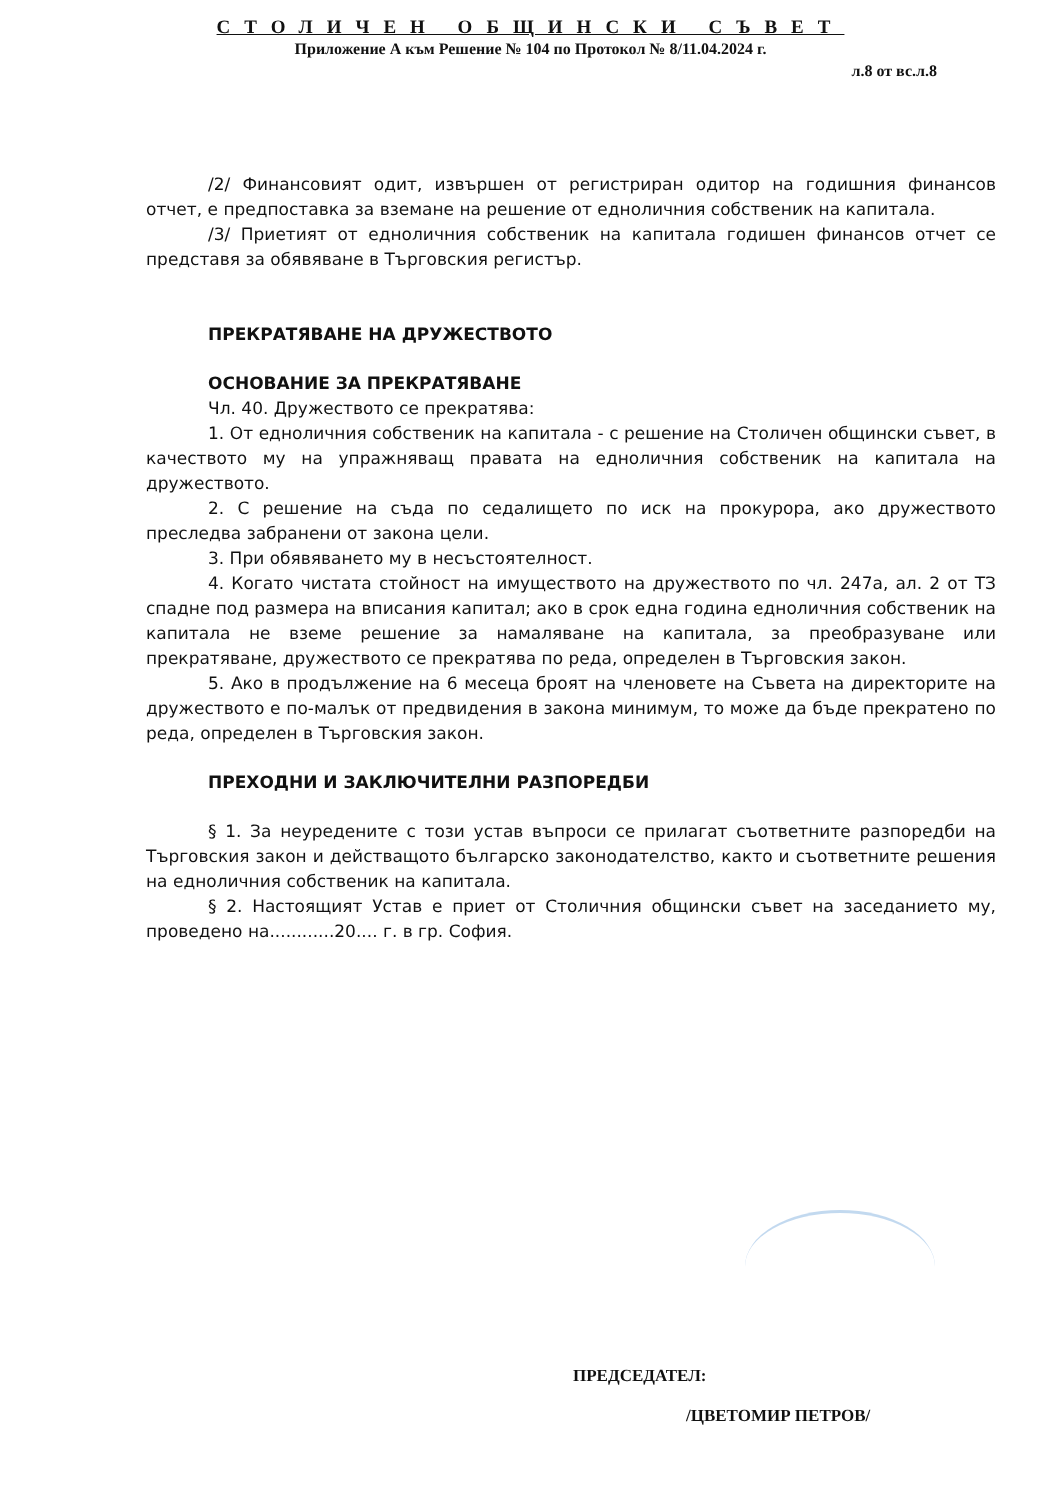СТОЛИЧЕН ОБЩИНСКИ СЪВЕТ
Приложение А към Решение № 104 по Протокол № 8/11.04.2024 г.
л.8 от вс.л.8
/2/ Финансовият одит, извършен от регистриран одитор на годишния финансов отчет, е предпоставка за вземане на решение от едноличния собственик на капитала.
/3/ Приетият от едноличния собственик на капитала годишен финансов отчет се представя за обявяване в Търговския регистър.
ПРЕКРАТЯВАНЕ НА ДРУЖЕСТВОТО
ОСНОВАНИЕ ЗА ПРЕКРАТЯВАНЕ
Чл. 40. Дружеството се прекратява:
1. От едноличния собственик на капитала - с решение на Столичен общински съвет, в качеството му на упражняващ правата на едноличния собственик на капитала на дружеството.
2. С решение на съда по седалището по иск на прокурора, ако дружеството преследва забранени от закона цели.
3. При обявяването му в несъстоятелност.
4. Когато чистата стойност на имуществото на дружеството по чл. 247а, ал. 2 от ТЗ спадне под размера на вписания капитал; ако в срок една година едноличния собственик на капитала не вземе решение за намаляване на капитала, за преобразуване или прекратяване, дружеството се прекратява по реда, определен в Търговския закон.
5. Ако в продължение на 6 месеца броят на членовете на Съвета на директорите на дружеството е по-малък от предвидения в закона минимум, то може да бъде прекратено по реда, определен в Търговския закон.
ПРЕХОДНИ И ЗАКЛЮЧИТЕЛНИ РАЗПОРЕДБИ
§ 1. За неуредените с този устав въпроси се прилагат съответните разпоредби на Търговския закон и действащото българско законодателство, както и съответните решения на едноличния собственик на капитала.
§ 2. Настоящият Устав е приет от Столичния общински съвет на заседанието му, проведено на............20.... г. в гр. София.
ПРЕДСЕДАТЕЛ:
/ЦВЕТОМИР ПЕТРОВ/